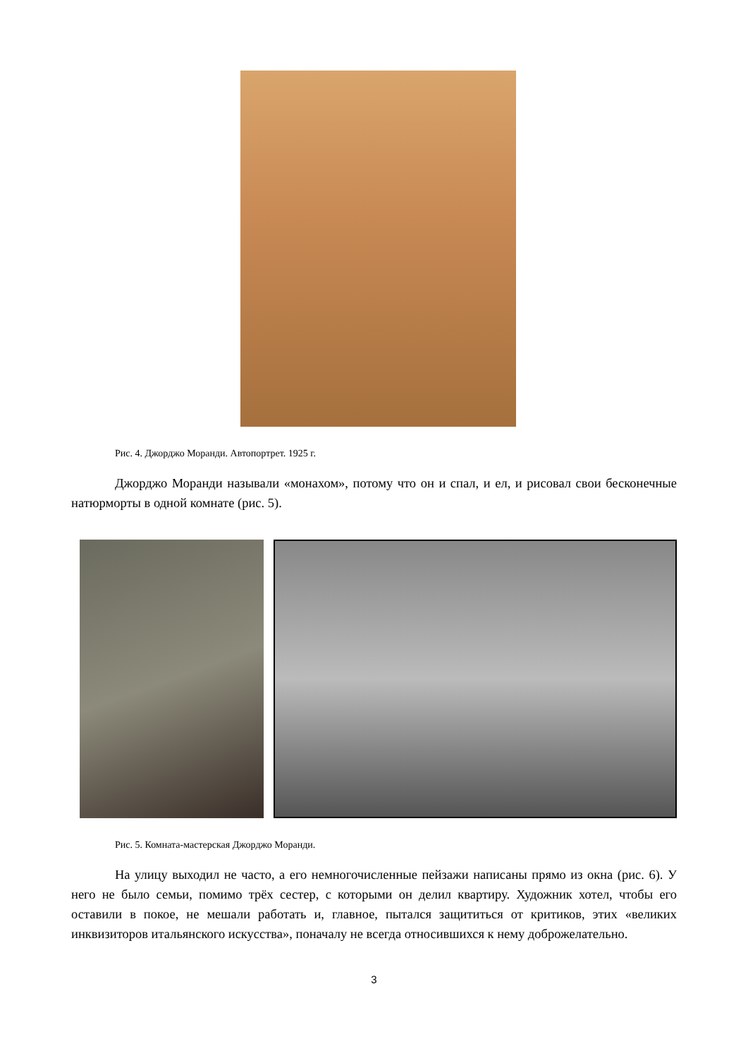Рис. 4. Джорджо Моранди. Автопортрет. 1925 г.
Джорджо Моранди называли «монахом», потому что он и спал, и ел, и рисовал свои бесконечные натюрморты в одной комнате (рис. 5).
Рис. 5. Комната-мастерская Джорджо Моранди.
На улицу выходил не часто, а его немногочисленные пейзажи написаны прямо из окна (рис. 6). У него не было семьи, помимо трёх сестер, с которыми он делил квартиру. Художник хотел, чтобы его оставили в покое, не мешали работать и, главное, пытался защититься от критиков, этих «великих инквизиторов итальянского искусства», поначалу не всегда относившихся к нему доброжелательно.
3